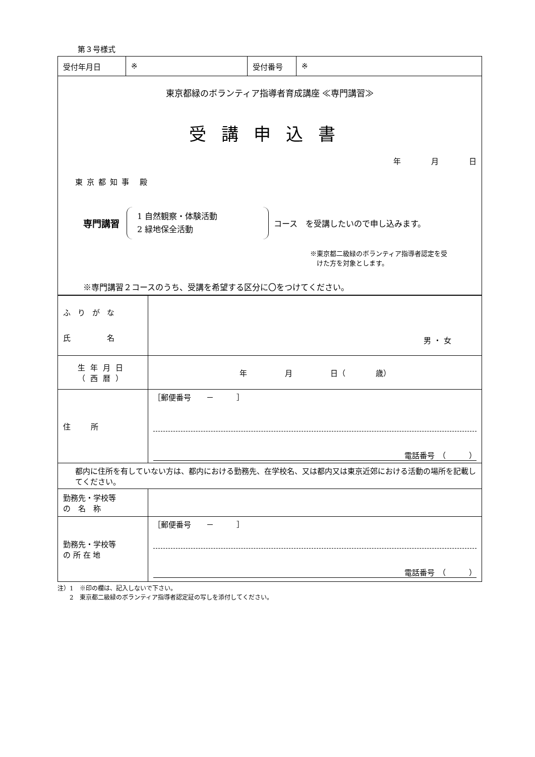第３号様式
| 受付年月日 | ※ | 受付番号 | ※ |
| 東京都緑のボランティア指導者育成講座 ≪専門講習≫ 受講申込書 年 月 日 東京都知事 殿 専門講習 1 自然観察・体験活動 2 緑地保全活動 コース を受講したいので申し込みます。 ※東京都二級緑のボランティア指導者認定を受 けた方を対象とします。 ※専門講習２コースのうち、受講を希望する区分に〇をつけてください。 | | | |
| ふりがな 氏 名 | 男 ・ 女 |
| 生年月日 （西暦） | 年 月 日（ 歳） |
| 住所 | ［郵便番号 － ］ 電話番号 （ ） |
| 都内に住所を有していない方は、都内における勤務先、在学校名、又は都内又は東京近郊における活動の場所を記載してください。 | |
| 勤務先・学校等 の 名 称 | |
| 勤務先・学校等 の 所 在 地 | ［郵便番号 － ］ 電話番号 （ ） |
注）1　※印の欄は、記入しないで下さい。
　　2　東京都二級緑のボランティア指導者認定証の写しを添付してください。